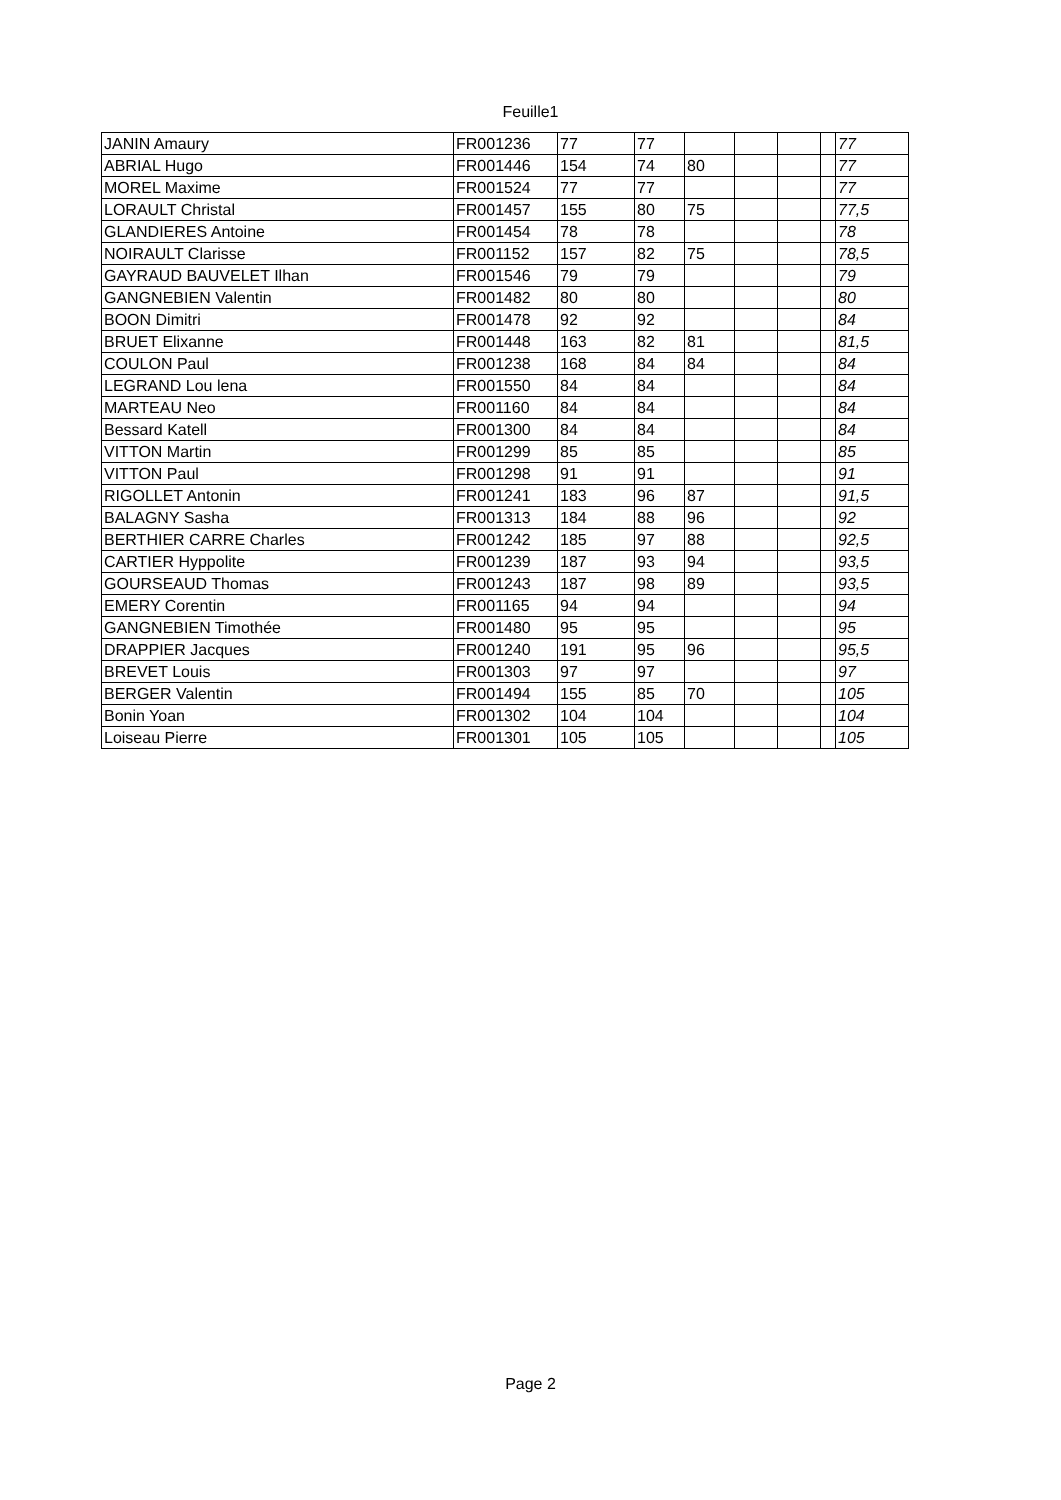Feuille1
| JANIN Amaury | FR001236 | 77 | 77 | | | | | 77 |
| ABRIAL Hugo | FR001446 | 154 | 74 | 80 | | | | 77 |
| MOREL Maxime | FR001524 | 77 | 77 | | | | | 77 |
| LORAULT Christal | FR001457 | 155 | 80 | 75 | | | | 77,5 |
| GLANDIERES Antoine | FR001454 | 78 | 78 | | | | | 78 |
| NOIRAULT Clarisse | FR001152 | 157 | 82 | 75 | | | | 78,5 |
| GAYRAUD BAUVELET Ilhan | FR001546 | 79 | 79 | | | | | 79 |
| GANGNEBIEN Valentin | FR001482 | 80 | 80 | | | | | 80 |
| BOON Dimitri | FR001478 | 92 | 92 | | | | | 84 |
| BRUET Elixanne | FR001448 | 163 | 82 | 81 | | | | 81,5 |
| COULON Paul | FR001238 | 168 | 84 | 84 | | | | 84 |
| LEGRAND Lou lena | FR001550 | 84 | 84 | | | | | 84 |
| MARTEAU Neo | FR001160 | 84 | 84 | | | | | 84 |
| Bessard Katell | FR001300 | 84 | 84 | | | | | 84 |
| VITTON Martin | FR001299 | 85 | 85 | | | | | 85 |
| VITTON Paul | FR001298 | 91 | 91 | | | | | 91 |
| RIGOLLET Antonin | FR001241 | 183 | 96 | 87 | | | | 91,5 |
| BALAGNY Sasha | FR001313 | 184 | 88 | 96 | | | | 92 |
| BERTHIER CARRE Charles | FR001242 | 185 | 97 | 88 | | | | 92,5 |
| CARTIER Hyppolite | FR001239 | 187 | 93 | 94 | | | | 93,5 |
| GOURSEAUD Thomas | FR001243 | 187 | 98 | 89 | | | | 93,5 |
| EMERY Corentin | FR001165 | 94 | 94 | | | | | 94 |
| GANGNEBIEN Timothée | FR001480 | 95 | 95 | | | | | 95 |
| DRAPPIER Jacques | FR001240 | 191 | 95 | 96 | | | | 95,5 |
| BREVET Louis | FR001303 | 97 | 97 | | | | | 97 |
| BERGER Valentin | FR001494 | 155 | 85 | 70 | | | | 105 |
| Bonin Yoan | FR001302 | 104 | 104 | | | | | 104 |
| Loiseau Pierre | FR001301 | 105 | 105 | | | | | 105 |
Page 2